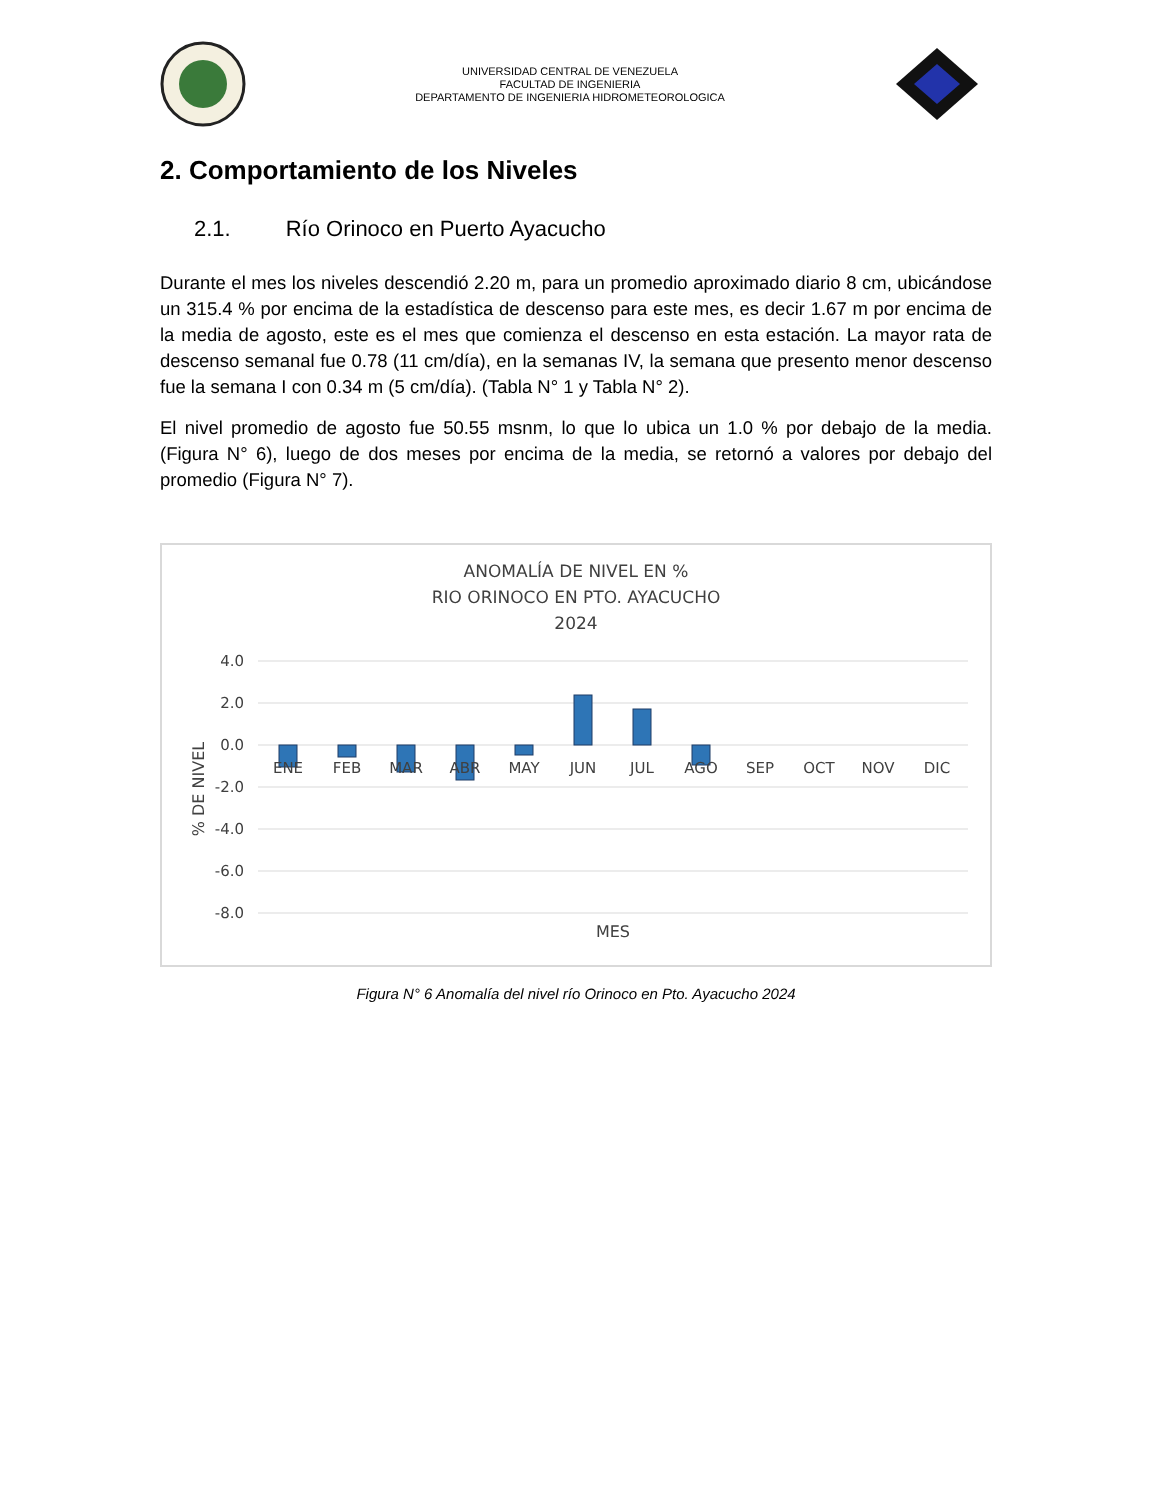UNIVERSIDAD CENTRAL DE VENEZUELA
FACULTAD DE INGENIERIA
DEPARTAMENTO DE INGENIERIA HIDROMETEOROLOGICA
2. Comportamiento de los Niveles
2.1. Río Orinoco en Puerto Ayacucho
Durante el mes los niveles descendió 2.20 m, para un promedio aproximado diario 8 cm, ubicándose un 315.4 % por encima de la estadística de descenso para este mes, es decir 1.67 m por encima de la media de agosto, este es el mes que comienza el descenso en esta estación. La mayor rata de descenso semanal fue 0.78 (11 cm/día), en la semanas IV, la semana que presento menor descenso fue la semana I con 0.34 m (5 cm/día). (Tabla N° 1 y Tabla N° 2).
El nivel promedio de agosto fue 50.55 msnm, lo que lo ubica un 1.0 % por debajo de la media. (Figura N° 6), luego de dos meses por encima de la media, se retornó a valores por debajo del promedio (Figura N° 7).
ANOMALÍA DE NIVEL EN %
RIO ORINOCO EN PTO. AYACUCHO
2024
4.0
2.0
0.0
-2.0
-4.0
-6.0
-8.0
ENE
FEB
MAR
ABR
MAY
JUN
JUL
AGO
SEP
OCT
NOV
DIC
MES
% DE NIVEL
Figura N° 6 Anomalía del nivel río Orinoco en Pto. Ayacucho 2024